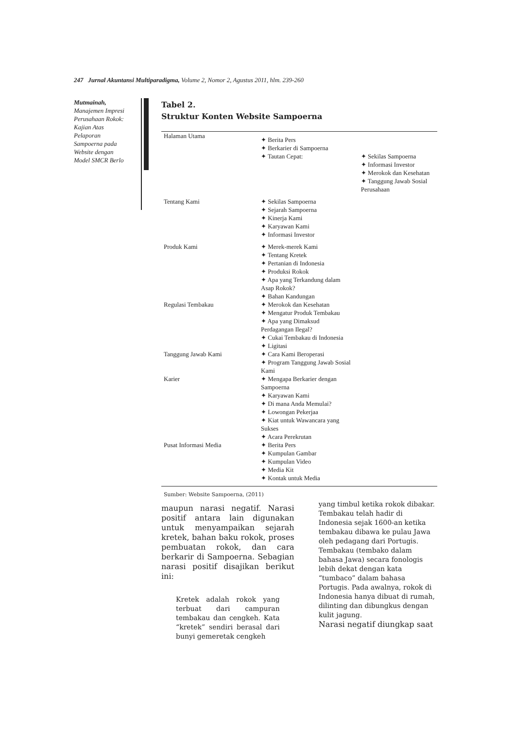247 Jurnal Akuntansi Multiparadigma, Volume 2, Nomor 2, Agustus 2011, hlm. 239-260
Mutmainah,
Manajemen Impresi Perusahaan Rokok: Kajian Atas Pelaporan Sampoerna pada Website dengan Model SMCR Berlo
Tabel 2.
Struktur Konten Website Sampoerna
| Halaman Utama | ✦ Berita Pers ✦ Berkarier di Sampoerna ✦ Tautan Cepat: | ✦ Sekilas Sampoerna ✦ Informasi Investor ✦ Merokok dan Kesehatan ✦ Tanggung Jawab Sosial Perusahaan |
| Tentang Kami | ✦ Sekilas Sampoerna ✦ Sejarah Sampoerna ✦ Kinerja Kami ✦ Karyawan Kami ✦ Informasi Investor | |
| Produk Kami | ✦ Merek-merek Kami ✦ Tentang Kretek ✦ Pertanian di Indonesia ✦ Produksi Rokok ✦ Apa yang Terkandung dalam Asap Rokok? ✦ Bahan Kandungan | |
| Regulasi Tembakau | ✦ Merokok dan Kesehatan ✦ Mengatur Produk Tembakau ✦ Apa yang Dimaksud Perdagangan Ilegal? ✦ Cukai Tembakau di Indonesia ✦ Ligitasi | |
| Tanggung Jawab Kami | ✦ Cara Kami Beroperasi ✦ Program Tanggung Jawab Sosial Kami | |
| Karier | ✦ Mengapa Berkarier dengan Sampoerna ✦ Karyawan Kami ✦ Di mana Anda Memulai? ✦ Lowongan Pekerjaa ✦ Kiat untuk Wawancara yang Sukses ✦ Acara Perekrutan | |
| Pusat Informasi Media | ✦ Berita Pers ✦ Kumpulan Gambar ✦ Kumpulan Video ✦ Media Kit ✦ Kontak untuk Media | |
Sumber: Website Sampoerna, (2011)
maupun narasi negatif. Narasi positif antara lain digunakan untuk menyampaikan sejarah kretek, bahan baku rokok, proses pembuatan rokok, dan cara berkarir di Sampoerna. Sebagian narasi positif disajikan berikut ini:
Kretek adalah rokok yang terbuat dari campuran tembakau dan cengkeh. Kata “kretek” sendiri berasal dari bunyi gemeretak cengkeh
yang timbul ketika rokok dibakar. Tembakau telah hadir di Indonesia sejak 1600-an ketika tembakau dibawa ke pulau Jawa oleh pedagang dari Portugis. Tembakau (tembako dalam bahasa Jawa) secara fonologis lebih dekat dengan kata “tumbaco” dalam bahasa Portugis. Pada awalnya, rokok di Indonesia hanya dibuat di rumah, dilinting dan dibungkus dengan kulit jagung.
Narasi negatif diungkap saat